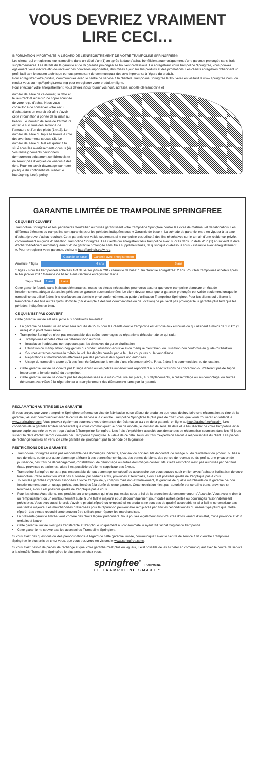VOUS DEVRIEZ VRAIMENT
LIRE CECI…
INFORMATION IMPORTANTE À L'ÉGARD DE L'ENREGISTREMENT DE VOTRE TRAMPOLINE SPRINGFREE®
Les clients qui enregistrent leur trampoline dans un délai d'un (1) an après la date d'achat bénéficient automatiquement d'une garantie prolongée sans frais supplémentaires. Les détails de la garantie et de la garantie prolongée se trouvent ci-dessous. En enregistrant votre trampoline Springfree, vous pouvez également vous inscrire afin de recevoir des nouvelles importantes, des mises à jour sur les produits et des promotions. Les clients enregistrés obtiennent un profil facilitant le soutien technique et nous permettant de communiquer des avis importants à l'égard du produit.
Pour enregistrer votre produit, communiquez avec le centre de service à la clientèle Trampoline Springfree le trouverez en visitant le www.springfree.com, ou rendez-vous au http://springfr.ee/w-reg pour enregistrer votre produit en ligne.
Pour effectuer votre enregistrement, vous devrez nous fournir vos nom, adresse, modèle de trampoline et
numéro de série de ce dernier, la date et le lieu d'achat ainsi qu'une copie scannée de votre reçu d'achat. Nous vous conseillons de conserver votre reçu d'achat dans un endroit sûr afin d'avoir cette information à portée de la main au besoin. Le numéro de série de l'armature est situé sur l'une des sections de l'armature et l'un des pieds (1 et 2). Le numéro de série du tapis se trouve à côté des avertissements cousus (3). Le numéro de série du filet est quant à lui situé sous les avertissements cousus (4). Vos renseignements personnels demeureront strictement confidentiels et ne seront pas divulgués ou vendus à des tiers. Pour en savoir davantage sur notre politique de confidentialité, visitez le http://springfr.ee/p-policy.
GARANTIE LIMITÉE DE TRAMPOLINE SPRINGFREE
CE QUI EST COUVERT
Trampoline Springfree et ses partenaires d'entretien autorisés garantissent votre trampoline Springfree contre les vices de matériau et de fabrication. Les différents éléments du trampoline sont garantis pour les périodes indiquées sous « Garantie de base ». La période de garantie entre en vigueur à la date d'achat (preuve d'achat requise). Cette garantie est valide seulement si le trampoline est utilisé à des fins récréatives sur le terrain d'une résidence privée, conformément au guide d'utilisation Trampoline Springfree. Les clients qui enregistrent leur trampoline avec succès dans un délai d'un (1) an suivant la date d'achat bénéficient automatiquement d'une garantie prolongée sans frais supplémentaires, tel qu'indiqué ci-dessous sous « Garantie avec enregistrement ». Pour enregistrer votre garantie, visitez le http://springfr.ee/w-reg.
Garantie de base Garantie avec enregistrement
Armature / Tiges 4 ans 8 ans
* Tiges - Pour les trampolines achetées AVANT le 1er janvier 2017 Garantie de base: 1 an Garantie enregistrée: 2 ans. Pour les trampolines achetés après le 1er janvier 2017 Garantie de base: 4 ans Garantie enregistrée: 8 ans
Tapis / Filet 1 ans 2 ans
Cette garantie fournit, sans frais supplémentaires, toutes les pièces nécessaires pour vous assurer que votre trampoline demeure en état de fonctionnement adéquat durant les périodes de garantie susmentionnées. Le client devrait noter que la garantie prolongée est valide seulement lorsque le trampoline est utilisé à des fins récréatives au domicile privé conformément au guide d'utilisation Trampoline Springfree. Pour les clients qui utilisent le trampoline à des fins autres qu'au domicile (par exemple à des fins commerciales ou de location) ne peuvent pas prolonger leur garantie plus tard que les périodes indiquées en bleu.
CE QUI N'EST PAS COUVERT
Cette garantie limitée est assujettie aux conditions suivantes:
La garantie de l'armature en acier sera réduite de 25 % pour les clients dont le trampoline est exposé aux embruns ou qui résident à moins de 1,6 km (1 mille) d'un point d'eau salée.
Trampoline Springfree n'est pas responsable des coûts, dommages ou réparations découlant de ce qui suit :
Trampolines achetés chez un détaillant non autorisé.
Installation inadéquate ne respectant pas les directives du guide d'utilisation.
Utilisation ou manipulation négligentes du produit, utilisation abusive et/ou manque d'entretien, ou utilisation non conforme au guide d'utilisation.
Sources externes comme la météo, le vol, les dégâts causés par le feu, les coupures ou le vandalisme.
Réparations et modifications effectuées par des parties et des agents non autorisés.
Usage du trampoline autre qu'à des fins récréatives sur le terrain d'une résidence privée. P. ex. à des fins commerciales ou de location.
Cette garantie limitée ne couvre pas l'usage abusif ou les petites imperfections répondant aux spécifications de conception ou n'altérant pas de façon importante la fonctionnalité du trampoline.
Cette garantie limitée ne couvre pas les dépenses liées à la main-d'oeuvre sur place, aux déplacements, à l'assemblage ou au démontage, ou autres dépenses associées à la réparation et au remplacement des éléments couverts par la garantie.
RÉCLAMATION AU TITRE DE LA GARANTIE
Si vous croyez que votre trampoline Springfree présente un vice de fabrication ou un défaut de produit et que vous désirez faire une réclamation au titre de la garantie, veuillez communiquer avec le centre de service à la clientèle Trampoline Springfree le plus près de chez vous, que vous trouverez en visitant le www.springfree.com. Vous pouvez également soumettre votre demande de réclamation au titre de la garantie en ligne au http://springfr.ee/wclaim. Les conditions de la garantie limitée nécessitent que vous communiquiez le nom de modèle, le numéro de série, la date et le lieu d'achat de votre trampoline ainsi qu'une copie scannée de votre reçu d'achat à Trampoline Springfree. Les frais d'expédition associés aux demandes de réclamation soumises dans les 45 jours suivant la date d'achat seront couverts par Trampoline Springfree. Au-delà de ce délai, tous les frais d'expédition seront la responsabilité du client. Les pièces de rechange fournies en vertu de cette garantie ne prolongent pas la période de la garantie.
RESTRICTIONS DE LA GARANTIE
Trampoline Springfree n'est pas responsable des dommages indirects, spéciaux ou consécutifs découlant de l'usage ou du rendement du produit, ou liés à ces derniers, ou de tout autre dommage afférant à des pertes économiques, des pertes de biens, des pertes de revenus ou de profits, une privation de jouissance, des frais de déménagement, d'installation, de démontage ou autres dommages consécutifs. Cette restriction n'est pas autorisée par certains états, provinces et territoires, alors il est possible qu'elle ne s'applique pas à vous.
Trampoline Springfree ne sera pas responsable de tout dommage consécutif ou accessoire que vous pouvez subir en lien avec l'achat et l'utilisation de votre trampoline. Cette restriction n'est pas autorisée par certains états, provinces et territoires, alors il est possible qu'elle ne s'applique pas à vous.
Toutes les garanties implicites associées à votre trampoline, y compris mais non exclusivement, la garantie de qualité marchande ou la garantie de bon fonctionnement pour un usage précis, sont limitées à la durée de cette garantie. Cette restriction n'est pas autorisée par certains états, provinces et territoires, alors il est possible qu'elle ne s'applique pas à vous.
Pour les clients Australiens, nos produits ont une garantie qui n'est pas exclus sous la loi de la protection du consommateur d'Australie. Vous avez le droit à un remplacement ou un remboursement suite à une faillite majeure et un dédommagement pour toutes autres pertes ou dommages raisonnablement prévisibles. Vous avez aussi le droit d'avoir le produit réparé ou remplacé si les produits ne sont pas de qualité acceptable et si la faillite ne constitue pas une faillite majeure. Les marchandises présentées pour la réparation peuvent être remplacés par articles reconditionnés du même type plutôt que d'être réparé. Les pièces reconditionné peuvent être utilisés pour réparer les marchandises.
La présente garantie limitée vous confère des droits légaux particuliers. Vous pouvez également avoir d'autres droits variant d'un état, d'une province et d'un territoire à l'autre.
Cette garantie limitée n'est pas transférable et s'applique uniquement au consommateur ayant fait l'achat original du trampoline.
Cette garantie ne couvre pas les accessoires Trampoline Springfree.
Si vous avez des questions ou des préoccupations à l'égard de cette garantie limitée, communiquez avec le centre de service à la clientèle Trampoline Springfree le plus près de chez vous, que vous trouverez en visitant le www.springfree.com.
Si vous avez besoin de pièces de rechange et que votre garantie n'est plus en vigueur, il est possible de les acheter en communiquant avec le centre de service à la clientèle Trampoline Springfree le plus près de chez vous.
springfree<sup>®</sup> TRAMPOLINE
LE TRAMPOLINE SMART™